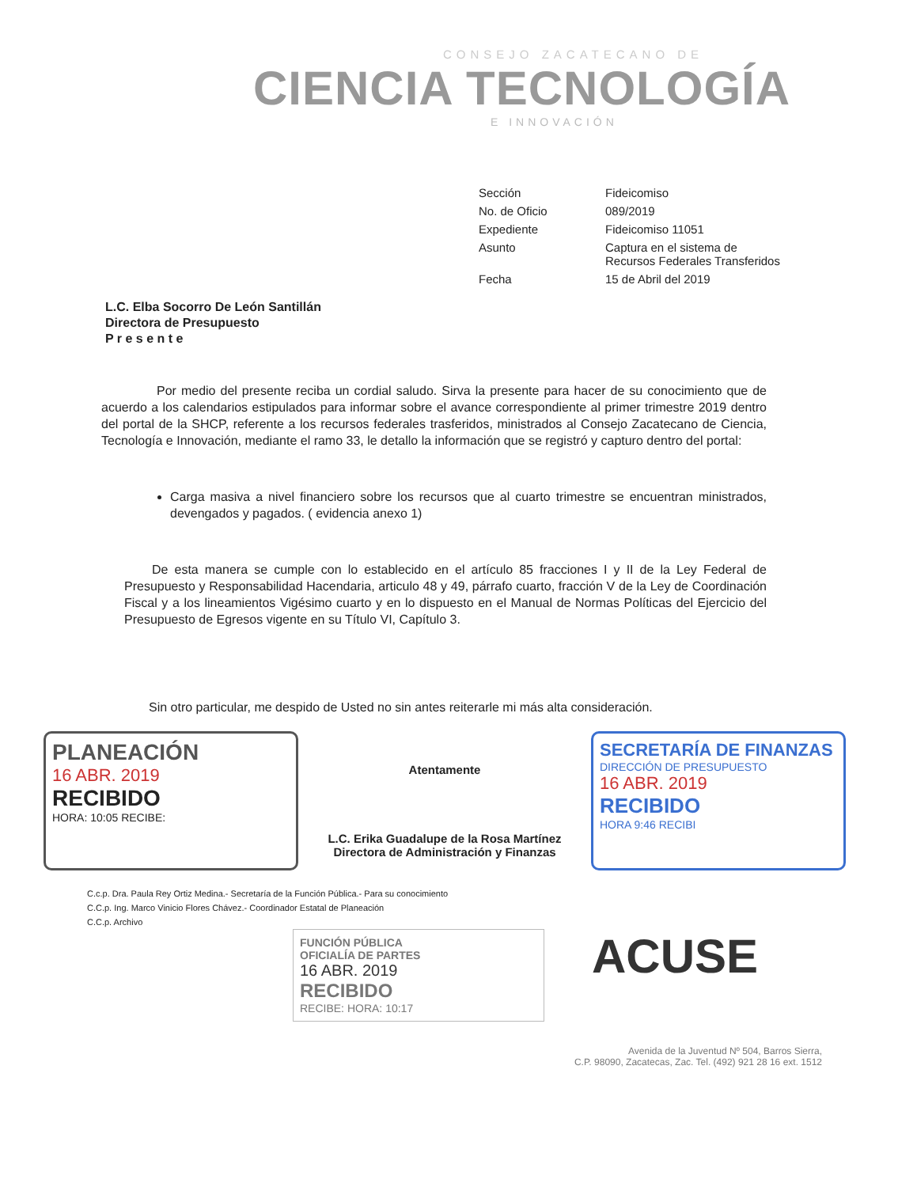CONSEJO ZACATECANO DE
CIENCIA TECNOLOGÍA
E INNOVACIÓN
| Sección | Fideicomiso |
| No. de Oficio | 089/2019 |
| Expediente | Fideicomiso 11051 |
| Asunto | Captura en el sistema de Recursos Federales Transferidos |
| Fecha | 15 de Abril del 2019 |
L.C. Elba Socorro De León Santillán
Directora de Presupuesto
P r e s e n t e
Por medio del presente reciba un cordial saludo. Sirva la presente para hacer de su conocimiento que de acuerdo a los calendarios estipulados para informar sobre el avance correspondiente al primer trimestre 2019 dentro del portal de la SHCP, referente a los recursos federales trasferidos, ministrados al Consejo Zacatecano de Ciencia, Tecnología e Innovación, mediante el ramo 33, le detallo la información que se registró y capturo dentro del portal:
Carga masiva a nivel financiero sobre los recursos que al cuarto trimestre se encuentran ministrados, devengados y pagados. ( evidencia anexo 1)
De esta manera se cumple con lo establecido en el artículo 85 fracciones I y II de la Ley Federal de Presupuesto y Responsabilidad Hacendaria, articulo 48 y 49, párrafo cuarto, fracción V de la Ley de Coordinación Fiscal y a los lineamientos Vigésimo cuarto y en lo dispuesto en el Manual de Normas Políticas del Ejercicio del Presupuesto de Egresos vigente en su Título VI, Capítulo 3.
Sin otro particular, me despido de Usted no sin antes reiterarle mi más alta consideración.
PLANEACIÓN
16 ABR. 2019
RECIBIDO
HORA: 10:05 RECIBE:
Atentamente
L.C. Erika Guadalupe de la Rosa Martínez
Directora de Administración y Finanzas
SECRETARÍA DE FINANZAS
DIRECCIÓN DE PRESUPUESTO
16 ABR. 2019
RECIBIDO
HORA 9:46 RECIBI
C.c.p. Dra. Paula Rey Ortiz Medina.- Secretaría de la Función Pública.- Para su conocimiento
C.C.p. Ing. Marco Vinicio Flores Chávez.- Coordinador Estatal de Planeación
C.C.p. Archivo
FUNCIÓN PÚBLICA
OFICIALÍA DE PARTES
16 ABR. 2019
RECIBIDO
RECIBE: HORA: 10:17
ACUSE
Avenida de la Juventud Nº 504, Barros Sierra,
C.P. 98090, Zacatecas, Zac. Tel. (492) 921 28 16 ext. 1512